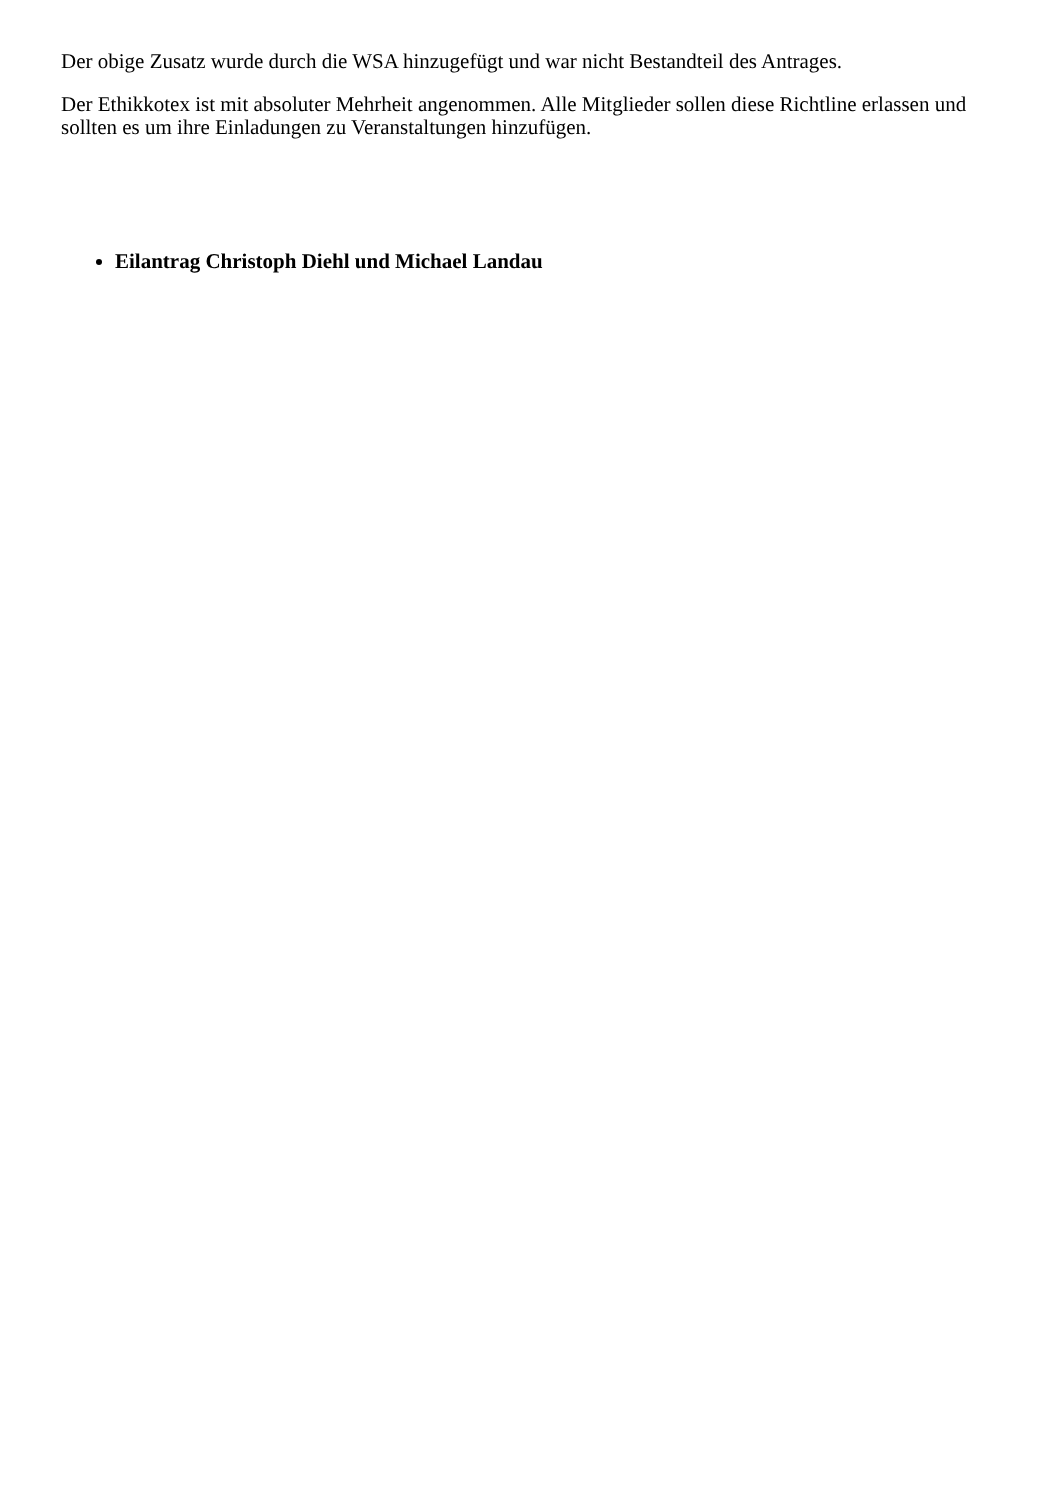Der obige Zusatz wurde durch die WSA hinzugefügt und war nicht Bestandteil des Antrages.
Der Ethikkotex ist mit absoluter Mehrheit angenommen. Alle Mitglieder sollen diese Richtline erlassen und sollten es um ihre Einladungen zu Veranstaltungen hinzufügen.
Eilantrag Christoph Diehl und Michael Landau